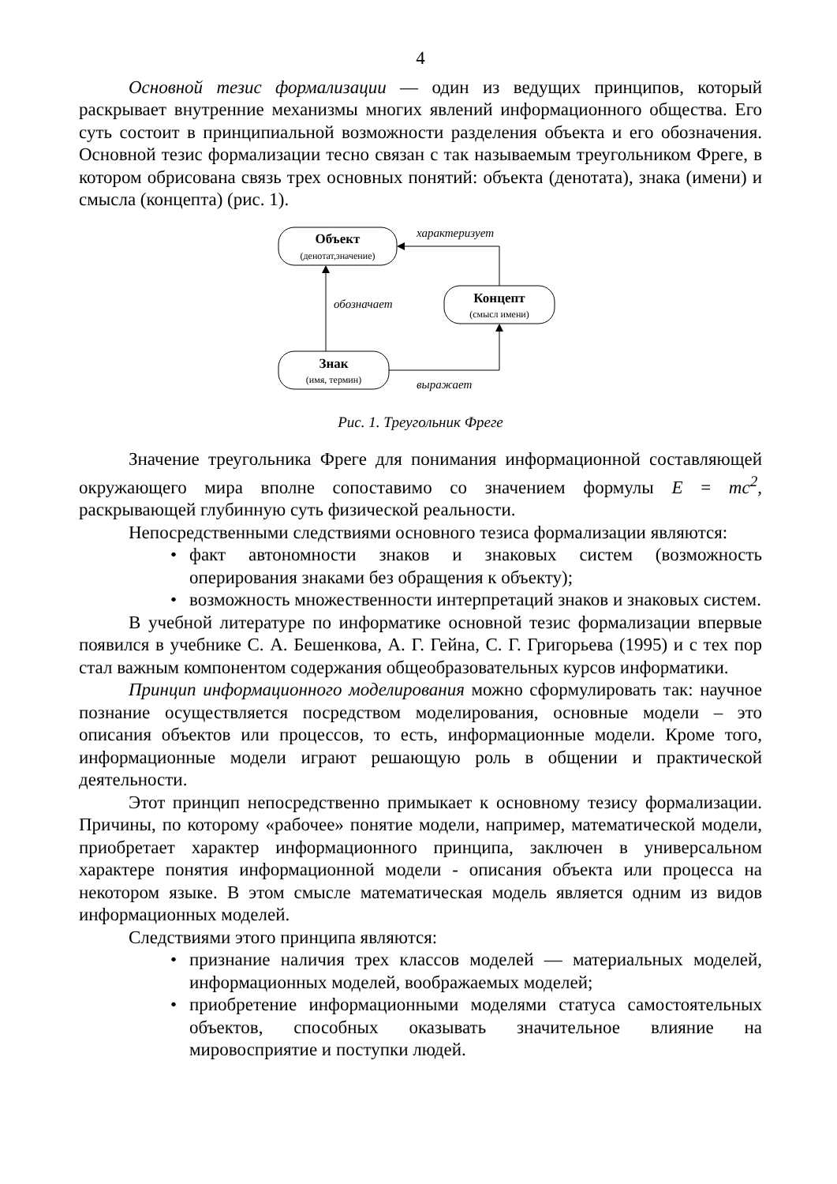4
Основной тезис формализации — один из ведущих принципов, который раскрывает внутренние механизмы многих явлений информационного общества. Его суть состоит в принципиальной возможности разделения объекта и его обозначения. Основной тезис формализации тесно связан с так называемым треугольником Фреге, в котором обрисована связь трех основных понятий: объекта (денотата), знака (имени) и смысла (концепта) (рис. 1).
Объект
(денотат,значение)
Концепт
(смысл имени)
Знак
(имя, термин)
характеризует
обозначает
выражает
Рис. 1. Треугольник Фреге
Значение треугольника Фреге для понимания информационной составляющей окружающего мира вполне сопоставимо со значением формулы E = mc<sup>2</sup>, раскрывающей глубинную суть физической реальности.
Непосредственными следствиями основного тезиса формализации являются:
• факт автономности знаков и знаковых систем (возможность оперирования знаками без обращения к объекту);
• возможность множественности интерпретаций знаков и знаковых систем.
В учебной литературе по информатике основной тезис формализации впервые появился в учебнике С. А. Бешенкова, А. Г. Гейна, С. Г. Григорьева (1995) и с тех пор стал важным компонентом содержания общеобразовательных курсов информатики.
Принцип информационного моделирования можно сформулировать так: научное познание осуществляется посредством моделирования, основные модели – это описания объектов или процессов, то есть, информационные модели. Кроме того, информационные модели играют решающую роль в общении и практической деятельности.
Этот принцип непосредственно примыкает к основному тезису формализации. Причины, по которому «рабочее» понятие модели, например, математической модели, приобретает характер информационного принципа, заключен в универсальном характере понятия информационной модели - описания объекта или процесса на некотором языке. В этом смысле математическая модель является одним из видов информационных моделей.
Следствиями этого принципа являются:
• признание наличия трех классов моделей — материальных моделей, информационных моделей, воображаемых моделей;
• приобретение информационными моделями статуса самостоятельных объектов, способных оказывать значительное влияние на мировосприятие и поступки людей.